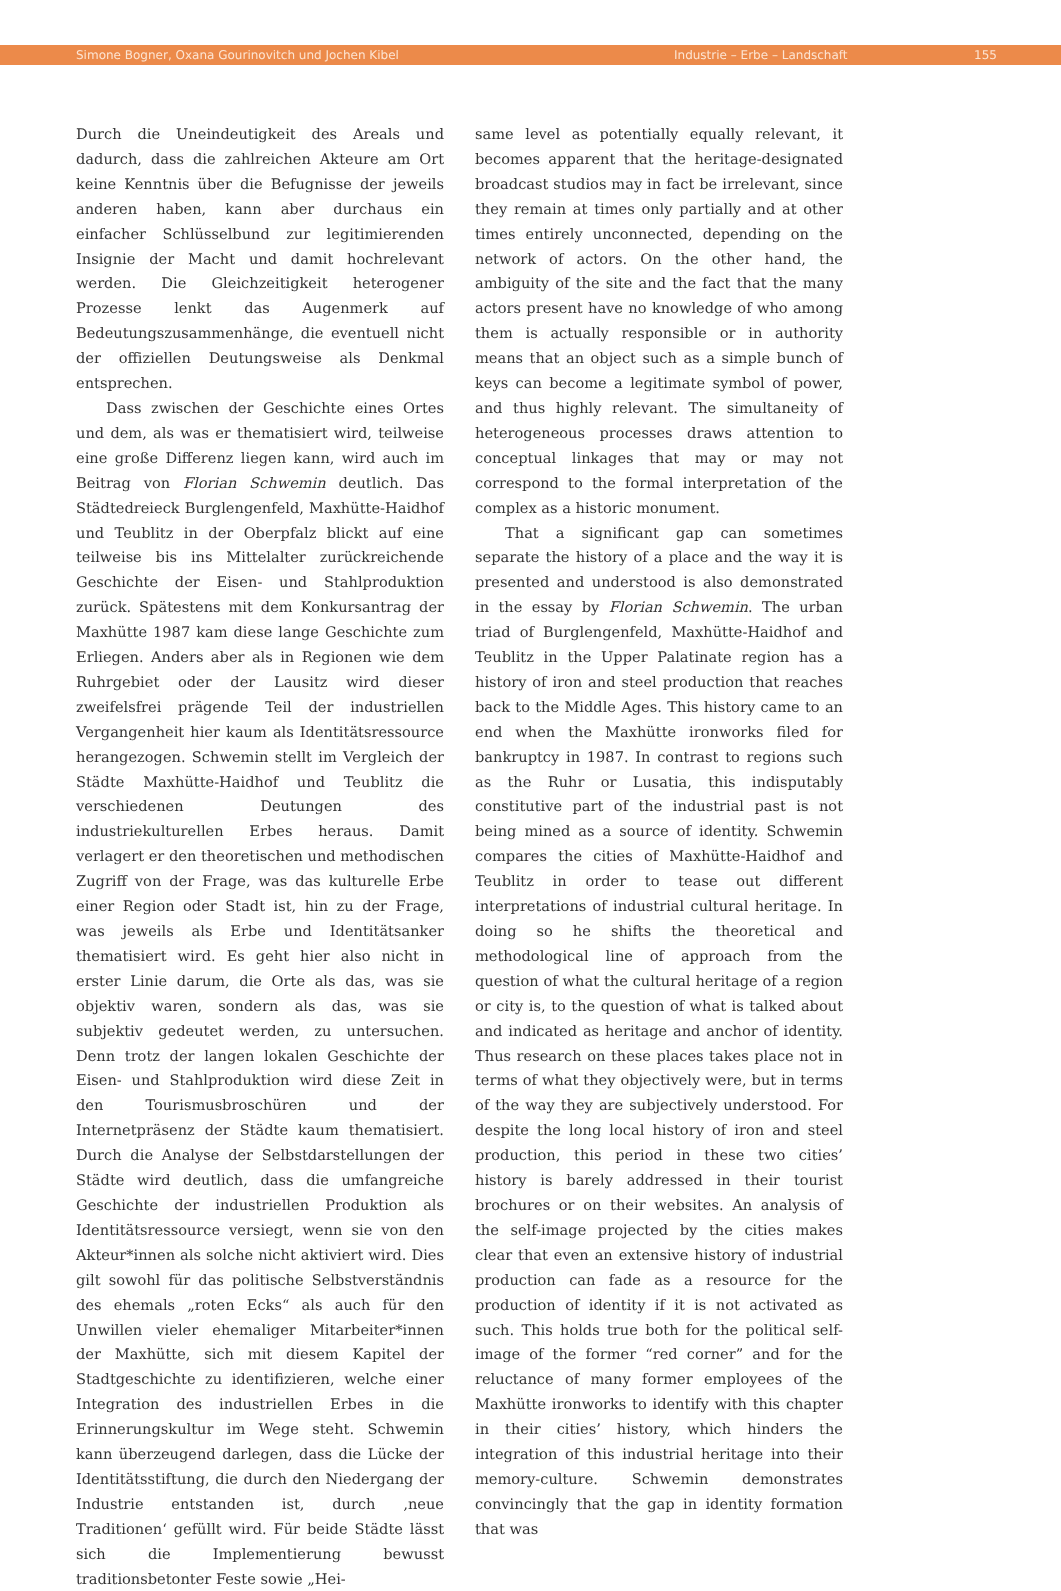Simone Bogner, Oxana Gourinovitch und Jochen Kibel Industrie – Erbe – Landschaft 155
Durch die Uneindeutigkeit des Areals und dadurch, dass die zahlreichen Akteure am Ort keine Kenntnis über die Befugnisse der jeweils anderen haben, kann aber durchaus ein einfacher Schlüsselbund zur legitimierenden Insignie der Macht und damit hochrelevant werden. Die Gleichzeitigkeit heterogener Prozesse lenkt das Augenmerk auf Bedeutungszusammenhänge, die eventuell nicht der offiziellen Deutungsweise als Denkmal entsprechen.
Dass zwischen der Geschichte eines Ortes und dem, als was er thematisiert wird, teilweise eine große Differenz liegen kann, wird auch im Beitrag von Florian Schwemin deutlich. Das Städtedreieck Burglengenfeld, Maxhütte-Haidhof und Teublitz in der Oberpfalz blickt auf eine teilweise bis ins Mittelalter zurückreichende Geschichte der Eisen- und Stahlproduktion zurück. Spätestens mit dem Konkursantrag der Maxhütte 1987 kam diese lange Geschichte zum Erliegen. Anders aber als in Regionen wie dem Ruhrgebiet oder der Lausitz wird dieser zweifelsfrei prägende Teil der industriellen Vergangenheit hier kaum als Identitätsressource herangezogen. Schwemin stellt im Vergleich der Städte Maxhütte-Haidhof und Teublitz die verschiedenen Deutungen des industriekulturellen Erbes heraus. Damit verlagert er den theoretischen und methodischen Zugriff von der Frage, was das kulturelle Erbe einer Region oder Stadt ist, hin zu der Frage, was jeweils als Erbe und Identitätsanker thematisiert wird. Es geht hier also nicht in erster Linie darum, die Orte als das, was sie objektiv waren, sondern als das, was sie subjektiv gedeutet werden, zu untersuchen. Denn trotz der langen lokalen Geschichte der Eisen- und Stahlproduktion wird diese Zeit in den Tourismusbroschüren und der Internetpräsenz der Städte kaum thematisiert. Durch die Analyse der Selbstdarstellungen der Städte wird deutlich, dass die umfangreiche Geschichte der industriellen Produktion als Identitätsressource versiegt, wenn sie von den Akteur*innen als solche nicht aktiviert wird. Dies gilt sowohl für das politische Selbstverständnis des ehemals „roten Ecks“ als auch für den Unwillen vieler ehemaliger Mitarbeiter*innen der Maxhütte, sich mit diesem Kapitel der Stadtgeschichte zu identifizieren, welche einer Integration des industriellen Erbes in die Erinnerungskultur im Wege steht. Schwemin kann überzeugend darlegen, dass die Lücke der Identitätsstiftung, die durch den Niedergang der Industrie entstanden ist, durch ‚neue Traditionen‘ gefüllt wird. Für beide Städte lässt sich die Implementierung bewusst traditionsbetonter Feste sowie „Hei-
same level as potentially equally relevant, it becomes apparent that the heritage-designated broadcast studios may in fact be irrelevant, since they remain at times only partially and at other times entirely unconnected, depending on the network of actors. On the other hand, the ambiguity of the site and the fact that the many actors present have no knowledge of who among them is actually responsible or in authority means that an object such as a simple bunch of keys can become a legitimate symbol of power, and thus highly relevant. The simultaneity of heterogeneous processes draws attention to conceptual linkages that may or may not correspond to the formal interpretation of the complex as a historic monument.
That a significant gap can sometimes separate the history of a place and the way it is presented and understood is also demonstrated in the essay by Florian Schwemin. The urban triad of Burglengenfeld, Maxhütte-Haidhof and Teublitz in the Upper Palatinate region has a history of iron and steel production that reaches back to the Middle Ages. This history came to an end when the Maxhütte ironworks filed for bankruptcy in 1987. In contrast to regions such as the Ruhr or Lusatia, this indisputably constitutive part of the industrial past is not being mined as a source of identity. Schwemin compares the cities of Maxhütte-Haidhof and Teublitz in order to tease out different interpretations of industrial cultural heritage. In doing so he shifts the theoretical and methodological line of approach from the question of what the cultural heritage of a region or city is, to the question of what is talked about and indicated as heritage and anchor of identity. Thus research on these places takes place not in terms of what they objectively were, but in terms of the way they are subjectively understood. For despite the long local history of iron and steel production, this period in these two cities’ history is barely addressed in their tourist brochures or on their websites. An analysis of the self-image projected by the cities makes clear that even an extensive history of industrial production can fade as a resource for the production of identity if it is not activated as such. This holds true both for the political self-image of the former “red corner” and for the reluctance of many former employees of the Maxhütte ironworks to identify with this chapter in their cities’ history, which hinders the integration of this industrial heritage into their memory-culture. Schwemin demonstrates convincingly that the gap in identity formation that was